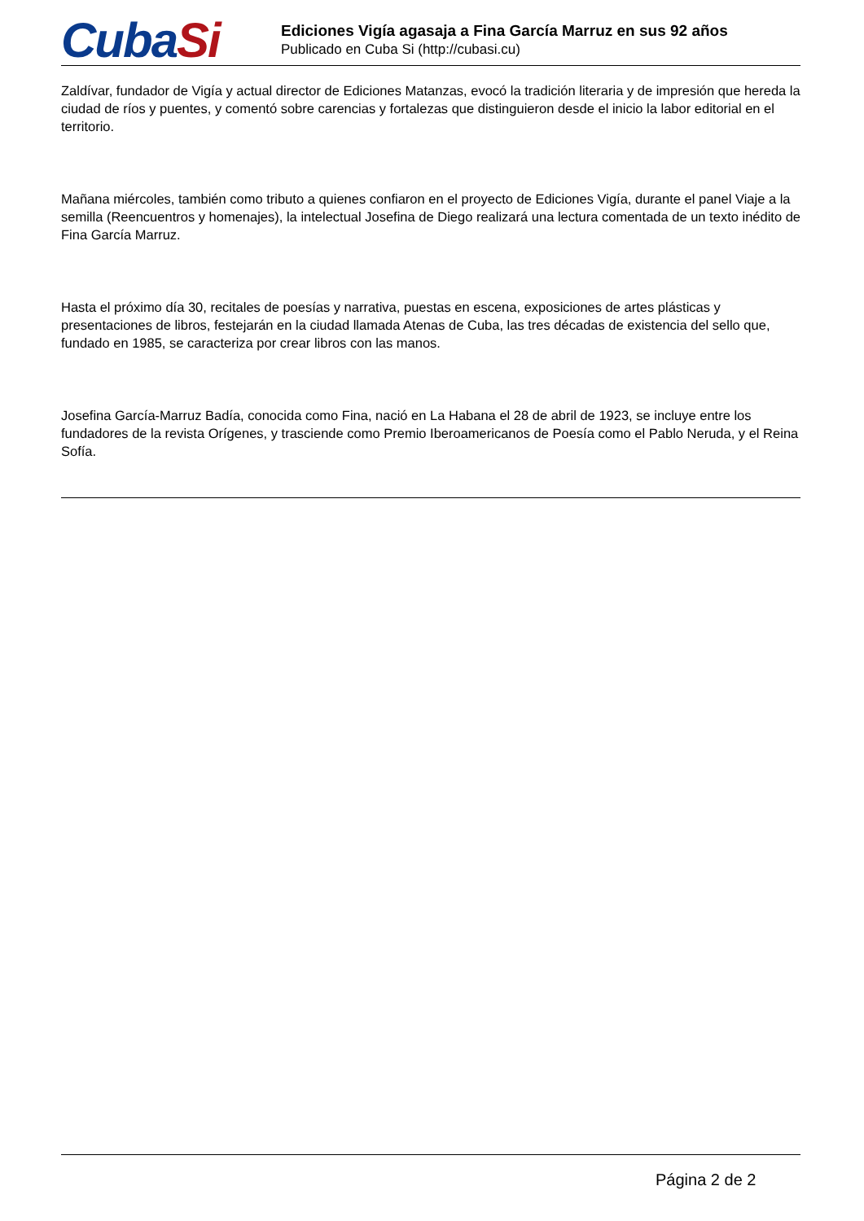CubaSi
Ediciones Vigía agasaja a Fina García Marruz en sus 92 años
Publicado en Cuba Si (http://cubasi.cu)
Zaldívar, fundador de Vigía y actual director de Ediciones Matanzas, evocó la tradición literaria y de impresión que hereda la ciudad de ríos y puentes, y comentó sobre carencias y fortalezas que distinguieron desde el inicio la labor editorial en el territorio.
Mañana miércoles, también como tributo a quienes confiaron en el proyecto de Ediciones Vigía, durante el panel Viaje a la semilla (Reencuentros y homenajes), la intelectual Josefina de Diego realizará una lectura comentada de un texto inédito de Fina García Marruz.
Hasta el próximo día 30, recitales de poesías y narrativa, puestas en escena, exposiciones de artes plásticas y presentaciones de libros, festejarán en la ciudad llamada Atenas de Cuba, las tres décadas de existencia del sello que, fundado en 1985, se caracteriza por crear libros con las manos.
Josefina García-Marruz Badía, conocida como Fina, nació en La Habana el 28 de abril de 1923, se incluye entre los fundadores de la revista Orígenes, y trasciende como Premio Iberoamericanos de Poesía como el Pablo Neruda, y el Reina Sofía.
Página 2 de 2